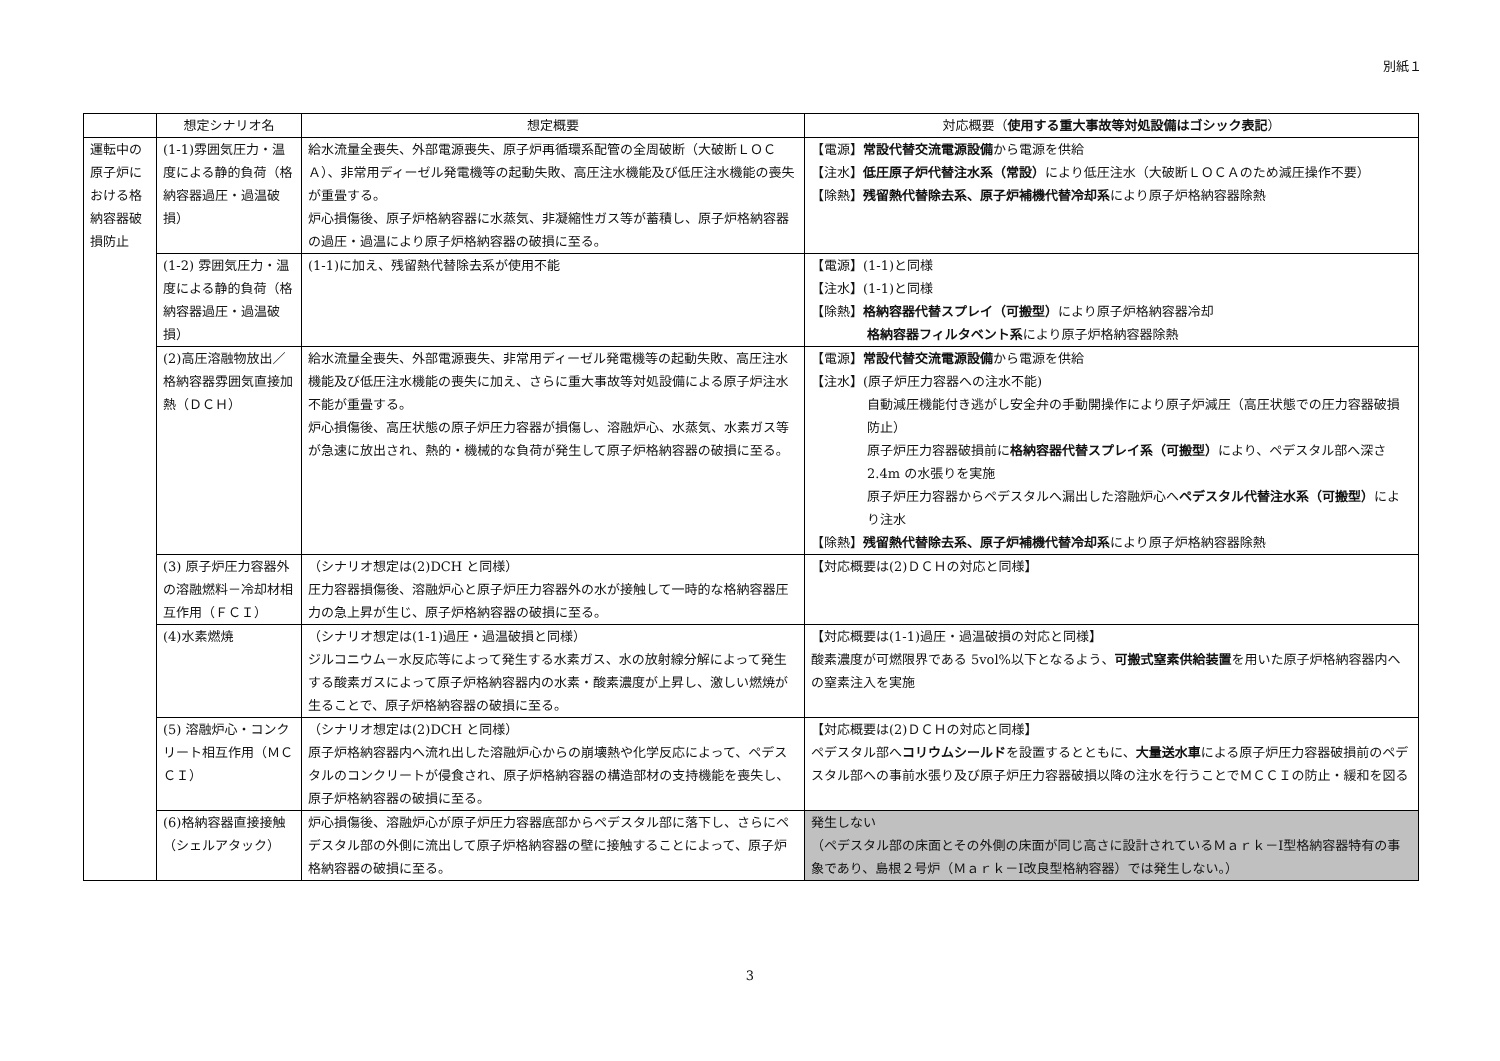別紙１
| | 想定シナリオ名 | 想定概要 | 対応概要（ 使用する重大事故等対処設備はゴシック表記 ） |
| --- | --- | --- | --- |
| 運転中の原子炉における格納容器破損防止 | (1-1)雰囲気圧力・温度による静的負荷（格納容器過圧・過温破損） | 給水流量全喪失、外部電源喪失、原子炉再循環系配管の全周破断（大破断ＬＯＣＡ）、非常用ディーゼル発電機等の起動失敗、高圧注水機能及び低圧注水機能の喪失が重畳する。 炉心損傷後、原子炉格納容器に水蒸気、非凝縮性ガス等が蓄積し、原子炉格納容器の過圧・過温により原子炉格納容器の破損に至る。 | 【電源】 常設代替交流電源設備 から電源を供給 【注水】 低圧原子炉代替注水系（常設） により低圧注水（大破断ＬＯＣＡのため減圧操作不要） 【除熱】 残留熱代替除去系、原子炉補機代替冷却系 により原子炉格納容器除熱 |
| | (1-2) 雰囲気圧力・温度による静的負荷（格納容器過圧・過温破損） | (1-1)に加え、残留熱代替除去系が使用不能 | 【電源】(1-1)と同様 【注水】(1-1)と同様 【除熱】 格納容器代替スプレイ（可搬型） により原子炉格納容器冷却 格納容器フィルタベント系 により原子炉格納容器除熱 |
| | (2)高圧溶融物放出／格納容器雰囲気直接加熱（ＤＣＨ） | 給水流量全喪失、外部電源喪失、非常用ディーゼル発電機等の起動失敗、高圧注水機能及び低圧注水機能の喪失に加え、さらに重大事故等対処設備による原子炉注水不能が重畳する。 炉心損傷後、高圧状態の原子炉圧力容器が損傷し、溶融炉心、水蒸気、水素ガス等が急速に放出され、熱的・機械的な負荷が発生して原子炉格納容器の破損に至る。 | 【電源】 常設代替交流電源設備 から電源を供給 【注水】(原子炉圧力容器への注水不能) 自動減圧機能付き逃がし安全弁の手動開操作により原子炉減圧（高圧状態での圧力容器破損防止） 原子炉圧力容器破損前に 格納容器代替スプレイ系（可搬型） により、ペデスタル部へ深さ 2.4m の水張りを実施 原子炉圧力容器からペデスタルへ漏出した溶融炉心へ ペデスタル代替注水系（可搬型） により注水 【除熱】 残留熱代替除去系、原子炉補機代替冷却系 により原子炉格納容器除熱 |
| | (3) 原子炉圧力容器外の溶融燃料－冷却材相互作用（ＦＣＩ） | （シナリオ想定は(2)DCH と同様） 圧力容器損傷後、溶融炉心と原子炉圧力容器外の水が接触して一時的な格納容器圧力の急上昇が生じ、原子炉格納容器の破損に至る。 | 【対応概要は(2)ＤＣＨの対応と同様】 |
| | (4)水素燃焼 | （シナリオ想定は(1-1)過圧・過温破損と同様） ジルコニウム－水反応等によって発生する水素ガス、水の放射線分解によって発生する酸素ガスによって原子炉格納容器内の水素・酸素濃度が上昇し、激しい燃焼が生ることで、原子炉格納容器の破損に至る。 | 【対応概要は(1-1)過圧・過温破損の対応と同様】 酸素濃度が可燃限界である 5vol%以下となるよう、 可搬式窒素供給装置 を用いた原子炉格納容器内への窒素注入を実施 |
| | (5) 溶融炉心・コンクリート相互作用（ＭＣＣＩ） | （シナリオ想定は(2)DCH と同様） 原子炉格納容器内へ流れ出した溶融炉心からの崩壊熱や化学反応によって、ペデスタルのコンクリートが侵食され、原子炉格納容器の構造部材の支持機能を喪失し、原子炉格納容器の破損に至る。 | 【対応概要は(2)ＤＣＨの対応と同様】 ペデスタル部へ コリウムシールド を設置するとともに、 大量送水車 による原子炉圧力容器破損前のペデスタル部への事前水張り及び原子炉圧力容器破損以降の注水を行うことでＭＣＣＩの防止・緩和を図る |
| | (6)格納容器直接接触（シェルアタック） | 炉心損傷後、溶融炉心が原子炉圧力容器底部からペデスタル部に落下し、さらにペデスタル部の外側に流出して原子炉格納容器の壁に接触することによって、原子炉格納容器の破損に至る。 | 発生しない （ペデスタル部の床面とその外側の床面が同じ高さに設計されているＭａｒｋ－Ⅰ型格納容器特有の事象であり、島根２号炉（Ｍａｒｋ－Ⅰ改良型格納容器）では発生しない。） |
3